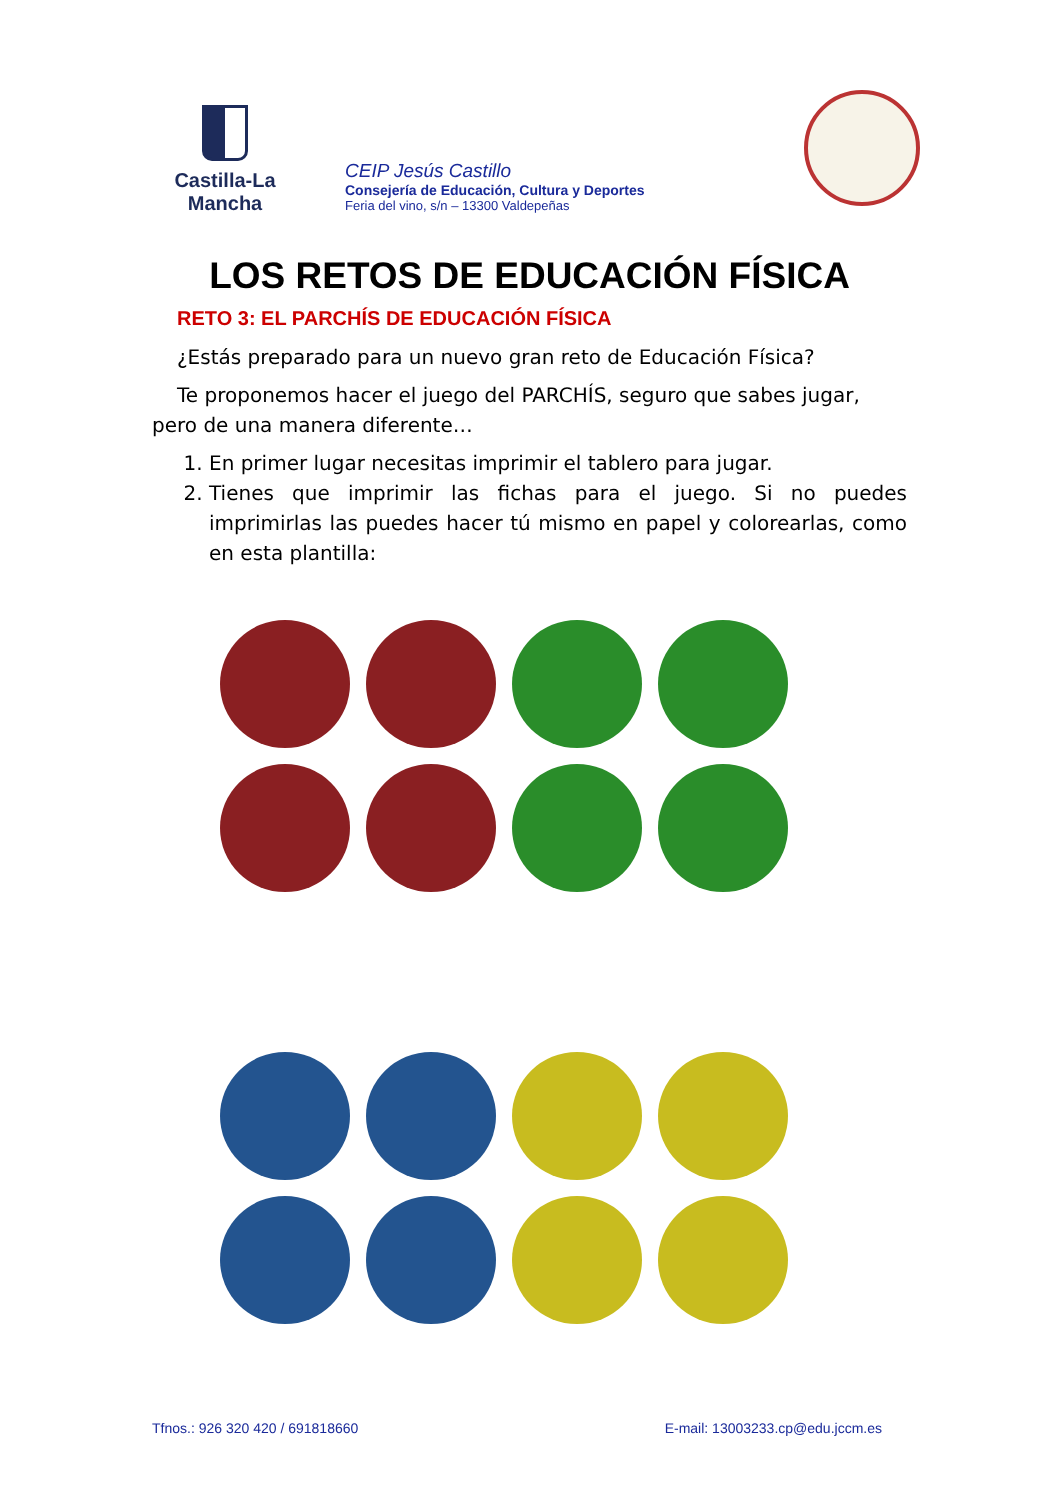Castilla-La Mancha
CEIP Jesús Castillo
Consejería de Educación, Cultura y Deportes
Feria del vino, s/n – 13300 Valdepeñas
LOS RETOS DE EDUCACIÓN FÍSICA
RETO 3: EL PARCHÍS DE EDUCACIÓN FÍSICA
¿Estás preparado para un nuevo gran reto de Educación Física?
Te proponemos hacer el juego del PARCHÍS, seguro que sabes jugar, pero de una manera diferente…
1. En primer lugar necesitas imprimir el tablero para jugar.
2. Tienes que imprimir las fichas para el juego. Si no puedes imprimirlas las puedes hacer tú mismo en papel y colorearlas, como en esta plantilla:
Tfnos.: 926 320 420 / 691818660 E-mail: 13003233.cp@edu.jccm.es